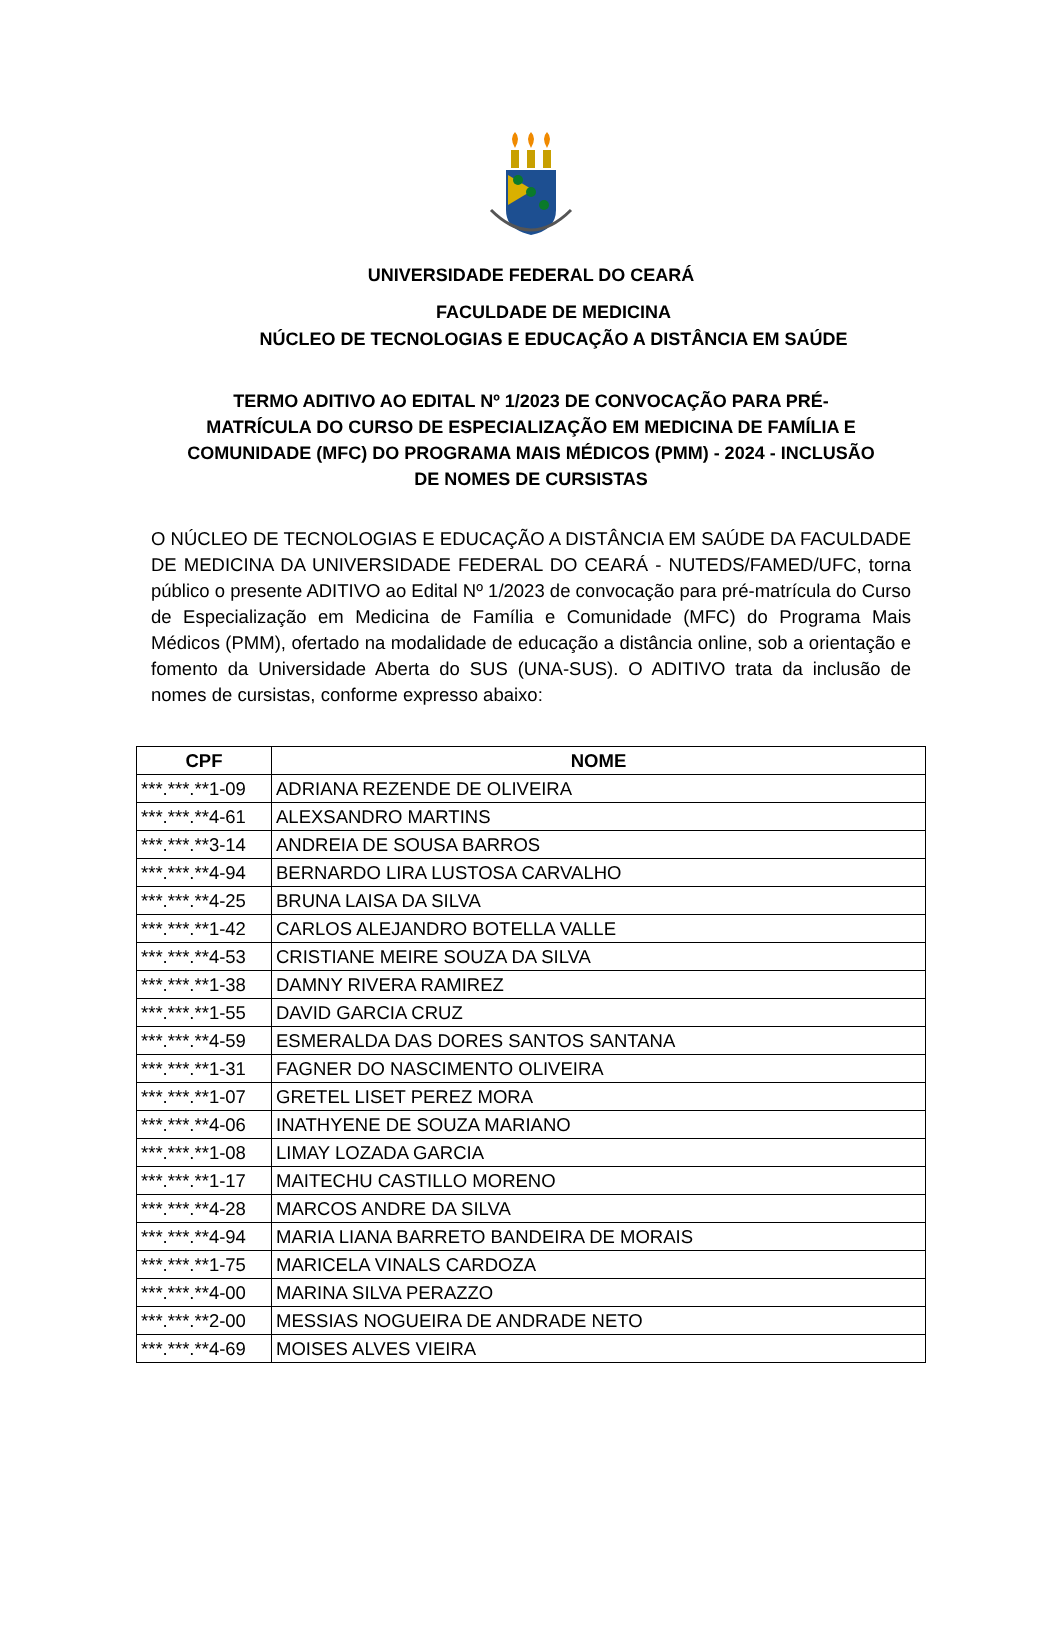UNIVERSIDADE FEDERAL DO CEARÁ
FACULDADE DE MEDICINA
NÚCLEO DE TECNOLOGIAS E EDUCAÇÃO A DISTÂNCIA EM SAÚDE
TERMO ADITIVO AO EDITAL Nº 1/2023 DE CONVOCAÇÃO PARA PRÉ-MATRÍCULA DO CURSO DE ESPECIALIZAÇÃO EM MEDICINA DE FAMÍLIA E COMUNIDADE (MFC) DO PROGRAMA MAIS MÉDICOS (PMM) - 2024 - INCLUSÃO DE NOMES DE CURSISTAS
O NÚCLEO DE TECNOLOGIAS E EDUCAÇÃO A DISTÂNCIA EM SAÚDE DA FACULDADE DE MEDICINA DA UNIVERSIDADE FEDERAL DO CEARÁ - NUTEDS/FAMED/UFC, torna público o presente ADITIVO ao Edital Nº 1/2023 de convocação para pré-matrícula do Curso de Especialização em Medicina de Família e Comunidade (MFC) do Programa Mais Médicos (PMM), ofertado na modalidade de educação a distância online, sob a orientação e fomento da Universidade Aberta do SUS (UNA-SUS). O ADITIVO trata da inclusão de nomes de cursistas, conforme expresso abaixo:
| CPF | NOME |
| --- | --- |
| ***.***.**1-09 | ADRIANA REZENDE DE OLIVEIRA |
| ***.***.**4-61 | ALEXSANDRO MARTINS |
| ***.***.**3-14 | ANDREIA DE SOUSA BARROS |
| ***.***.**4-94 | BERNARDO LIRA LUSTOSA CARVALHO |
| ***.***.**4-25 | BRUNA LAISA DA SILVA |
| ***.***.**1-42 | CARLOS ALEJANDRO BOTELLA VALLE |
| ***.***.**4-53 | CRISTIANE MEIRE SOUZA DA SILVA |
| ***.***.**1-38 | DAMNY RIVERA RAMIREZ |
| ***.***.**1-55 | DAVID GARCIA CRUZ |
| ***.***.**4-59 | ESMERALDA DAS DORES SANTOS SANTANA |
| ***.***.**1-31 | FAGNER DO NASCIMENTO OLIVEIRA |
| ***.***.**1-07 | GRETEL LISET PEREZ MORA |
| ***.***.**4-06 | INATHYENE DE SOUZA MARIANO |
| ***.***.**1-08 | LIMAY LOZADA GARCIA |
| ***.***.**1-17 | MAITECHU CASTILLO MORENO |
| ***.***.**4-28 | MARCOS ANDRE DA SILVA |
| ***.***.**4-94 | MARIA LIANA BARRETO BANDEIRA DE MORAIS |
| ***.***.**1-75 | MARICELA VINALS CARDOZA |
| ***.***.**4-00 | MARINA SILVA PERAZZO |
| ***.***.**2-00 | MESSIAS NOGUEIRA DE ANDRADE NETO |
| ***.***.**4-69 | MOISES ALVES VIEIRA |